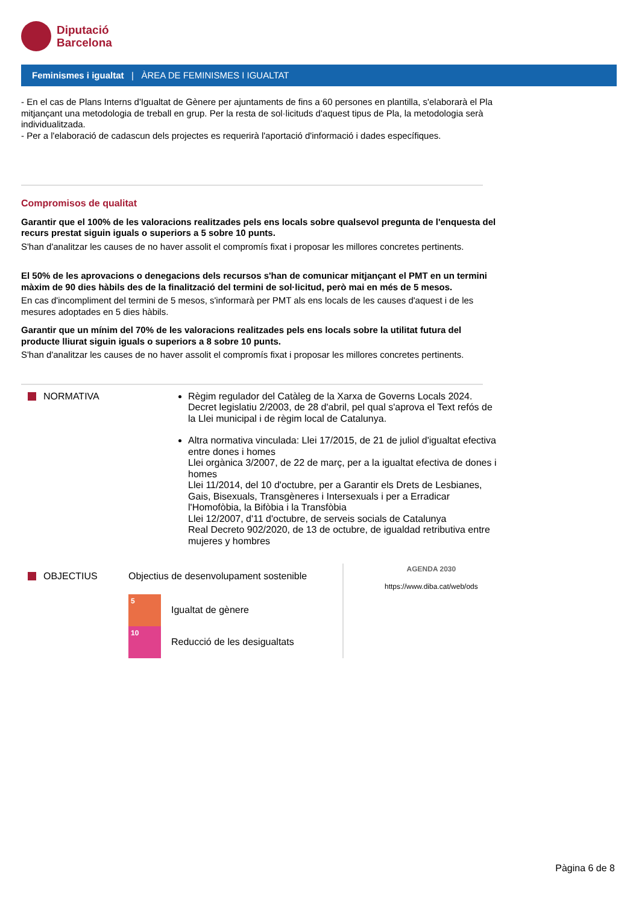Diputació
Barcelona
Feminismes i igualtat | ÀREA DE FEMINISMES I IGUALTAT
- En el cas de Plans Interns d'Igualtat de Gènere per ajuntaments de fins a 60 persones en plantilla, s'elaborarà el Pla mitjançant una metodologia de treball en grup. Per la resta de sol·licituds d'aquest tipus de Pla, la metodologia serà individualitzada.
- Per a l'elaboració de cadascun dels projectes es requerirà l'aportació d'informació i dades específiques.
Compromisos de qualitat
Garantir que el 100% de les valoracions realitzades pels ens locals sobre qualsevol pregunta de l'enquesta del recurs prestat siguin iguals o superiors a 5 sobre 10 punts.
S'han d'analitzar les causes de no haver assolit el compromís fixat i proposar les millores concretes pertinents.
El 50% de les aprovacions o denegacions dels recursos s'han de comunicar mitjançant el PMT en un termini màxim de 90 dies hàbils des de la finalització del termini de sol·licitud, però mai en més de 5 mesos.
En cas d'incompliment del termini de 5 mesos, s'informarà per PMT als ens locals de les causes d'aquest i de les mesures adoptades en 5 dies hàbils.
Garantir que un mínim del 70% de les valoracions realitzades pels ens locals sobre la utilitat futura del producte lliurat siguin iguals o superiors a 8 sobre 10 punts.
S'han d'analitzar les causes de no haver assolit el compromís fixat i proposar les millores concretes pertinents.
NORMATIVA Règim regulador del Catàleg de la Xarxa de Governs Locals 2024.
Decret legislatiu 2/2003, de 28 d'abril, pel qual s'aprova el Text refós de la Llei municipal i de règim local de Catalunya.
Altra normativa vinculada: Llei 17/2015, de 21 de juliol d'igualtat efectiva entre dones i homes
Llei orgànica 3/2007, de 22 de març, per a la igualtat efectiva de dones i homes
Llei 11/2014, del 10 d'octubre, per a Garantir els Drets de Lesbianes, Gais, Bisexuals, Transgèneres i Intersexuals i per a Erradicar l'Homofòbia, la Bifòbia i la Transfòbia
Llei 12/2007, d'11 d'octubre, de serveis socials de Catalunya
Real Decreto 902/2020, de 13 de octubre, de igualdad retributiva entre mujeres y hombres
OBJECTIUS Objectius de desenvolupament sostenible
5
Igualtat de gènere
10
Reducció de les desigualtats
AGENDA 2030
https://www.diba.cat/web/ods
Pàgina 6 de 8